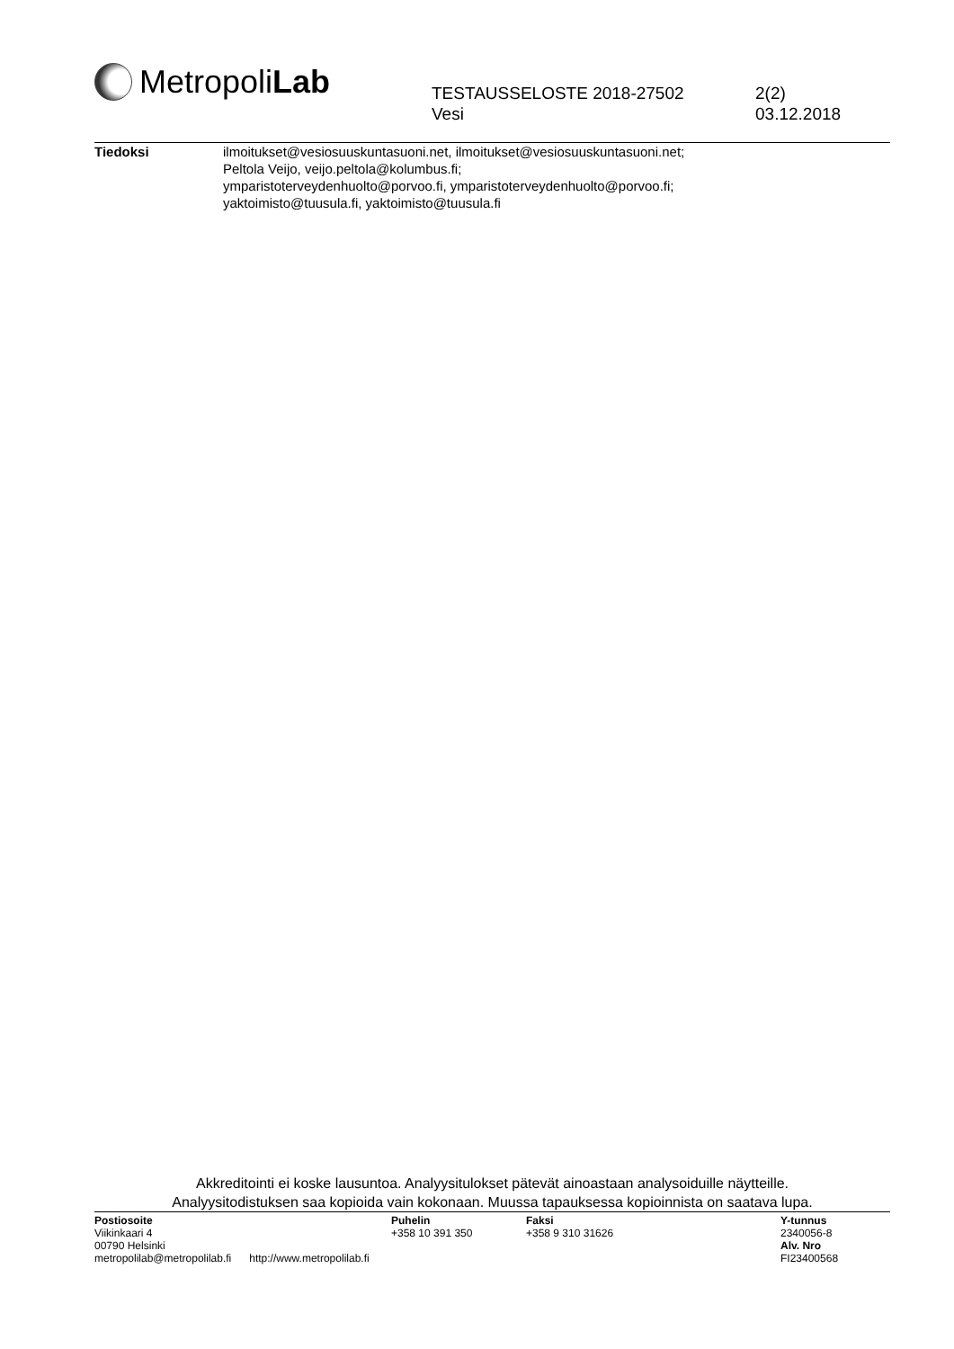Metropoli Lab
TESTAUSSELOSTE 2018-27502
Vesi
2(2)
03.12.2018
Tiedoksi ilmoitukset@vesiosuuskuntasuoni.net, ilmoitukset@vesiosuuskuntasuoni.net;
Peltola Veijo, veijo.peltola@kolumbus.fi;
ymparistoterveydenhuolto@porvoo.fi, ymparistoterveydenhuolto@porvoo.fi;
yaktoimisto@tuusula.fi, yaktoimisto@tuusula.fi
Akkreditointi ei koske lausuntoa. Analyysitulokset pätevät ainoastaan analysoiduille näytteille.
Analyysitodistuksen saa kopioida vain kokonaan. Muussa tapauksessa kopioinnista on saatava lupa.
Postiosoite
Viikinkaari 4
00790 Helsinki
metropolilab@metropolilab.fi http://www.metropolilab.fi
Puhelin
+358 10 391 350
Faksi
+358 9 310 31626
Y-tunnus
2340056-8
Alv. Nro
FI23400568